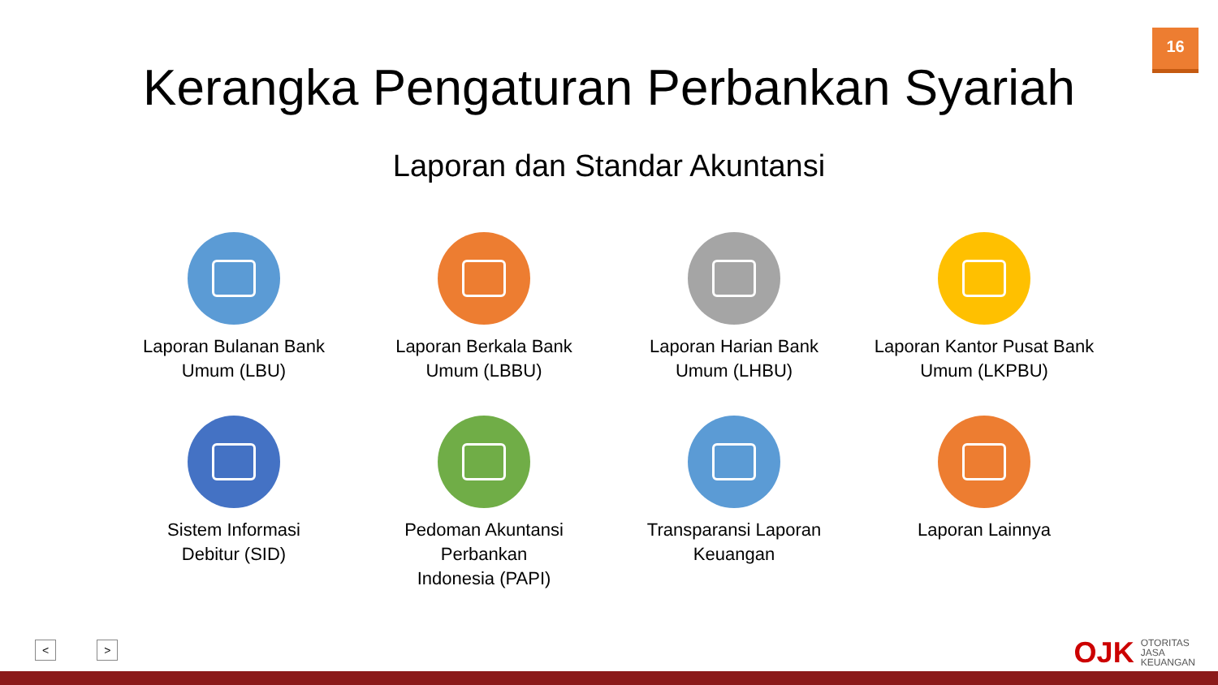16
Kerangka Pengaturan Perbankan Syariah
Laporan dan Standar Akuntansi
Laporan Bulanan Bank
Umum (LBU)
Laporan Berkala Bank
Umum (LBBU)
Laporan Harian Bank
Umum (LHBU)
Laporan Kantor Pusat Bank
Umum (LKPBU)
Sistem Informasi
Debitur (SID)
Pedoman Akuntansi Perbankan
Indonesia (PAPI)
Transparansi Laporan
Keuangan
Laporan Lainnya
< >
OJK OTORITAS
JASA
KEUANGAN